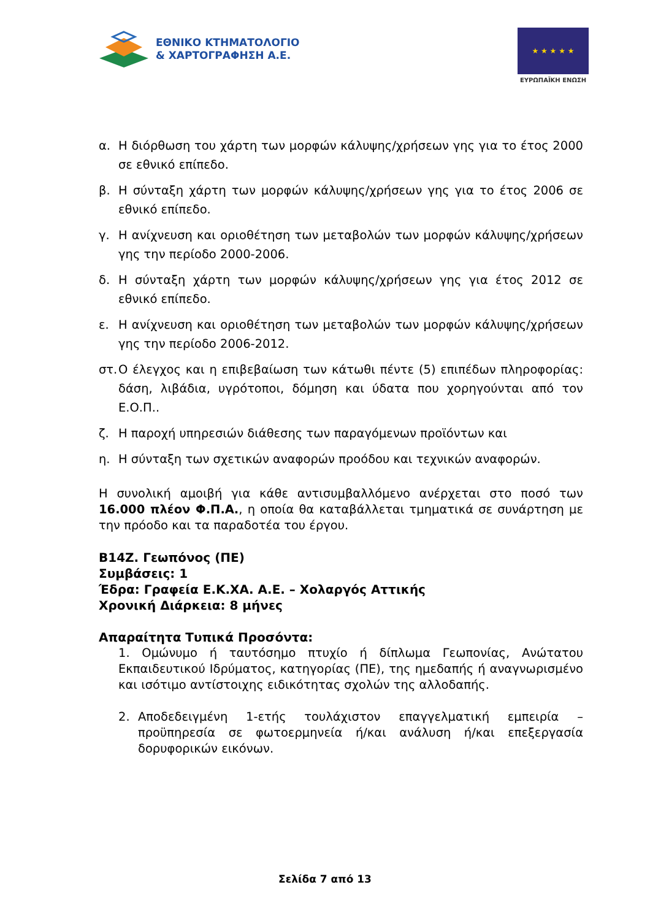ΕΘΝΙΚΟ ΚΤΗΜΑΤΟΛΟΓΙΟ
& ΧΑΡΤΟΓΡΑΦΗΣΗ Α.Ε.
★ ★ ★ ★ ★
ΕΥΡΩΠΑΪΚΗ ΕΝΩΣΗ
α. Η διόρθωση του χάρτη των μορφών κάλυψης/χρήσεων γης για το έτος 2000 σε εθνικό επίπεδο.
β. Η σύνταξη χάρτη των μορφών κάλυψης/χρήσεων γης για το έτος 2006 σε εθνικό επίπεδο.
γ. Η ανίχνευση και οριοθέτηση των μεταβολών των μορφών κάλυψης/χρήσεων γης την περίοδο 2000-2006.
δ. Η σύνταξη χάρτη των μορφών κάλυψης/χρήσεων γης για έτος 2012 σε εθνικό επίπεδο.
ε. Η ανίχνευση και οριοθέτηση των μεταβολών των μορφών κάλυψης/χρήσεων γης την περίοδο 2006-2012.
στ. Ο έλεγχος και η επιβεβαίωση των κάτωθι πέντε (5) επιπέδων πληροφορίας: δάση, λιβάδια, υγρότοποι, δόμηση και ύδατα που χορηγούνται από τον Ε.Ο.Π..
ζ. Η παροχή υπηρεσιών διάθεσης των παραγόμενων προϊόντων και
η. Η σύνταξη των σχετικών αναφορών προόδου και τεχνικών αναφορών.
Η συνολική αμοιβή για κάθε αντισυμβαλλόμενο ανέρχεται στο ποσό των 16.000 πλέον Φ.Π.Α., η οποία θα καταβάλλεται τμηματικά σε συνάρτηση με την πρόοδο και τα παραδοτέα του έργου.
Β14Ζ. Γεωπόνος (ΠΕ)
Συμβάσεις: 1
Έδρα: Γραφεία Ε.Κ.ΧΑ. Α.Ε. – Χολαργός Αττικής
Χρονική Διάρκεια: 8 μήνες
Απαραίτητα Τυπικά Προσόντα:
1. Ομώνυμο ή ταυτόσημο πτυχίο ή δίπλωμα Γεωπονίας, Ανώτατου Εκπαιδευτικού Ιδρύματος, κατηγορίας (ΠΕ), της ημεδαπής ή αναγνωρισμένο και ισότιμο αντίστοιχης ειδικότητας σχολών της αλλοδαπής.
2. Αποδεδειγμένη 1-ετής τουλάχιστον επαγγελματική εμπειρία – προϋπηρεσία σε φωτοερμηνεία ή/και ανάλυση ή/και επεξεργασία δορυφορικών εικόνων.
Σελίδα 7 από 13